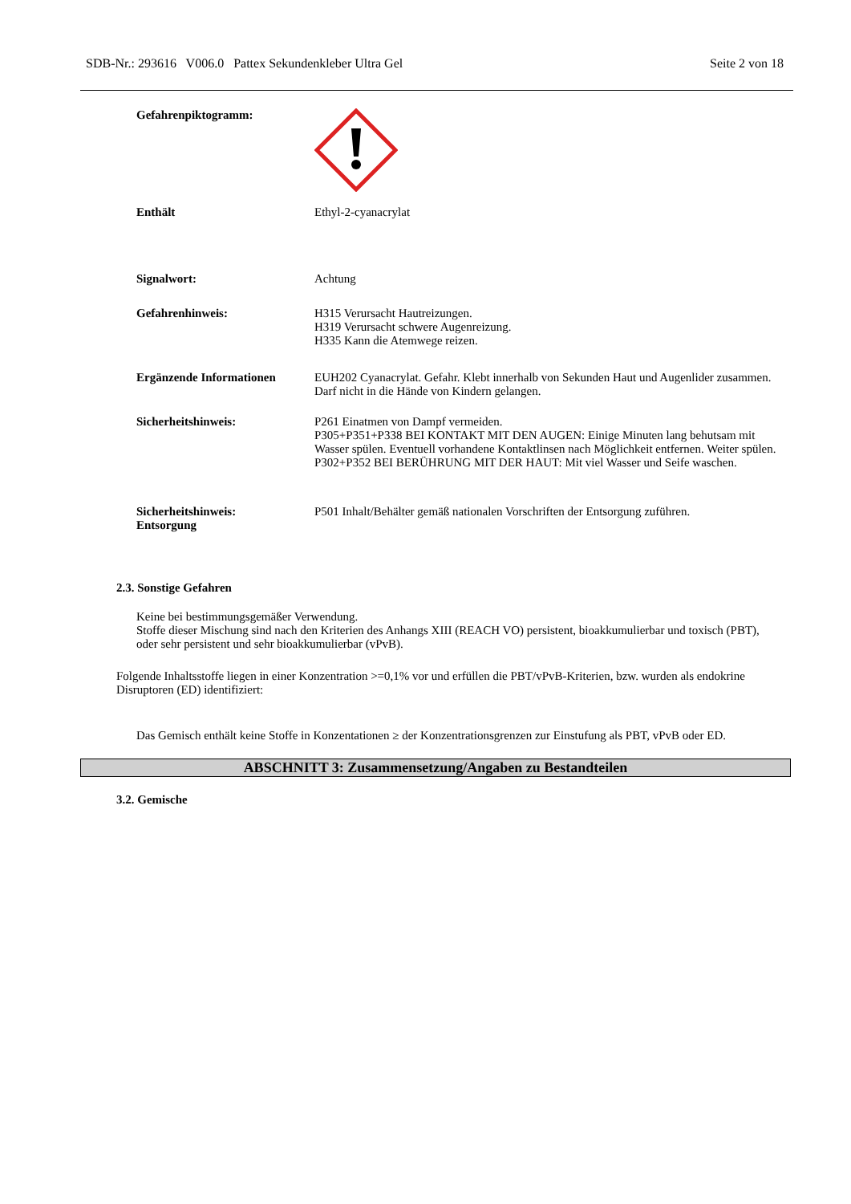SDB-Nr.: 293616 V006.0 Pattex Sekundenkleber Ultra Gel Seite 2 von 18
Gefahrenpiktogramm:
Enthält Ethyl-2-cyanacrylat
Signalwort: Achtung
Gefahrenhinweis: H315 Verursacht Hautreizungen.
H319 Verursacht schwere Augenreizung.
H335 Kann die Atemwege reizen.
Ergänzende Informationen EUH202 Cyanacrylat. Gefahr. Klebt innerhalb von Sekunden Haut und Augenlider zusammen. Darf nicht in die Hände von Kindern gelangen.
Sicherheitshinweis: P261 Einatmen von Dampf vermeiden.
P305+P351+P338 BEI KONTAKT MIT DEN AUGEN: Einige Minuten lang behutsam mit Wasser spülen. Eventuell vorhandene Kontaktlinsen nach Möglichkeit entfernen. Weiter spülen.
P302+P352 BEI BERÜHRUNG MIT DER HAUT: Mit viel Wasser und Seife waschen.
Sicherheitshinweis:
Entsorgung
P501 Inhalt/Behälter gemäß nationalen Vorschriften der Entsorgung zuführen.
2.3. Sonstige Gefahren
Keine bei bestimmungsgemäßer Verwendung.
Stoffe dieser Mischung sind nach den Kriterien des Anhangs XIII (REACH VO) persistent, bioakkumulierbar und toxisch (PBT), oder sehr persistent und sehr bioakkumulierbar (vPvB).
Folgende Inhaltsstoffe liegen in einer Konzentration >=0,1% vor und erfüllen die PBT/vPvB-Kriterien, bzw. wurden als endokrine Disruptoren (ED) identifiziert:
Das Gemisch enthält keine Stoffe in Konzentationen ≥ der Konzentrationsgrenzen zur Einstufung als PBT, vPvB oder ED.
ABSCHNITT 3: Zusammensetzung/Angaben zu Bestandteilen
3.2. Gemische